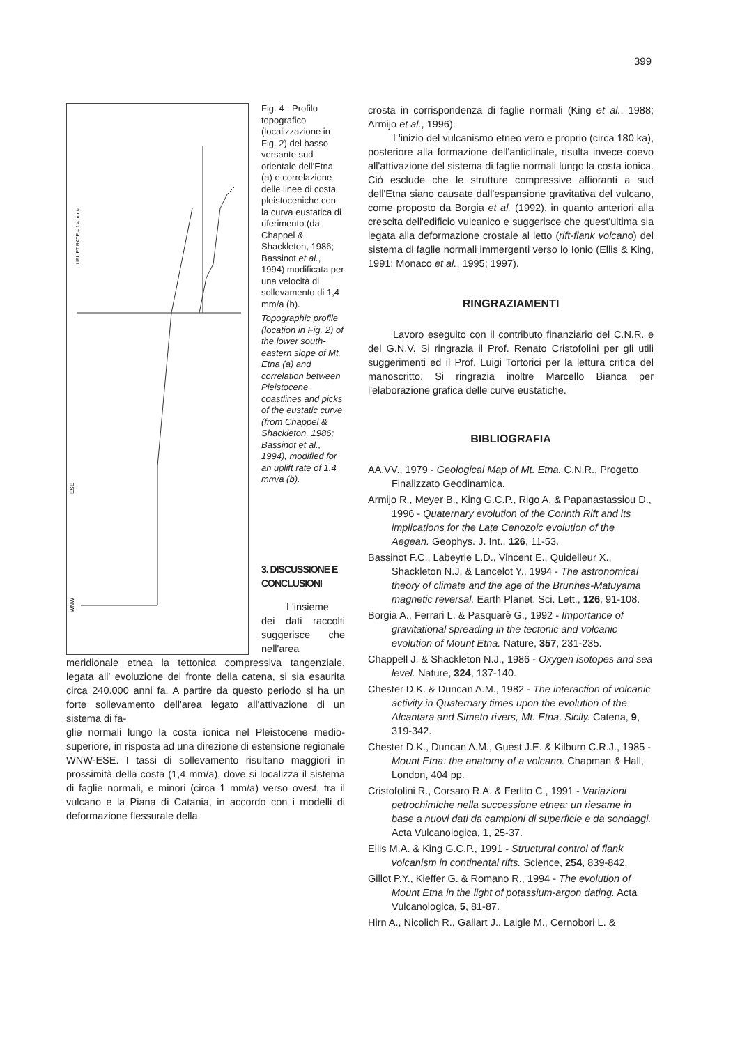399
ESE
WNW
UPLIFT RATE = 1.4 mm/a
Fig. 4 - Profilo topografico (localizzazione in Fig. 2) del basso versante sud-orientale dell'Etna (a) e correlazione delle linee di costa pleistoceniche con la curva eustatica di riferimento (da Chappel & Shackleton, 1986; Bassinot et al., 1994) modificata per una velocità di sollevamento di 1,4 mm/a (b).
Topographic profile (location in Fig. 2) of the lower south-eastern slope of Mt. Etna (a) and correlation between Pleistocene coastlines and picks of the eustatic curve (from Chappel & Shackleton, 1986; Bassinot et al., 1994), modified for an uplift rate of 1.4 mm/a (b).
3. DISCUSSIONE E CONCLUSIONI
L'insieme dei dati raccolti suggerisce che nell'area meridionale etnea la tettonica compressiva tangenziale, legata all' evoluzione del fronte della catena, si sia esaurita circa 240.000 anni fa. A partire da questo periodo si ha un forte sollevamento dell'area legato all'attivazione di un sistema di fa-
glie normali lungo la costa ionica nel Pleistocene medio-superiore, in risposta ad una direzione di estensione regionale WNW-ESE. I tassi di sollevamento risultano maggiori in prossimità della costa (1,4 mm/a), dove si localizza il sistema di faglie normali, e minori (circa 1 mm/a) verso ovest, tra il vulcano e la Piana di Catania, in accordo con i modelli di deformazione flessurale della
crosta in corrispondenza di faglie normali (King et al., 1988; Armijo et al., 1996).
L'inizio del vulcanismo etneo vero e proprio (circa 180 ka), posteriore alla formazione dell'anticlinale, risulta invece coevo all'attivazione del sistema di faglie normali lungo la costa ionica. Ciò esclude che le strutture compressive affioranti a sud dell'Etna siano causate dall'espansione gravitativa del vulcano, come proposto da Borgia et al. (1992), in quanto anteriori alla crescita dell'edificio vulcanico e suggerisce che quest'ultima sia legata alla deformazione crostale al letto (rift-flank volcano) del sistema di faglie normali immergenti verso lo Ionio (Ellis & King, 1991; Monaco et al., 1995; 1997).
RINGRAZIAMENTI
Lavoro eseguito con il contributo finanziario del C.N.R. e del G.N.V. Si ringrazia il Prof. Renato Cristofolini per gli utili suggerimenti ed il Prof. Luigi Tortorici per la lettura critica del manoscritto. Si ringrazia inoltre Marcello Bianca per l'elaborazione grafica delle curve eustatiche.
BIBLIOGRAFIA
AA.VV., 1979 - Geological Map of Mt. Etna. C.N.R., Progetto Finalizzato Geodinamica.
Armijo R., Meyer B., King G.C.P., Rigo A. & Papanastassiou D., 1996 - Quaternary evolution of the Corinth Rift and its implications for the Late Cenozoic evolution of the Aegean. Geophys. J. Int., 126, 11-53.
Bassinot F.C., Labeyrie L.D., Vincent E., Quidelleur X., Shackleton N.J. & Lancelot Y., 1994 - The astronomical theory of climate and the age of the Brunhes-Matuyama magnetic reversal. Earth Planet. Sci. Lett., 126, 91-108.
Borgia A., Ferrari L. & Pasquarè G., 1992 - Importance of gravitational spreading in the tectonic and volcanic evolution of Mount Etna. Nature, 357, 231-235.
Chappell J. & Shackleton N.J., 1986 - Oxygen isotopes and sea level. Nature, 324, 137-140.
Chester D.K. & Duncan A.M., 1982 - The interaction of volcanic activity in Quaternary times upon the evolution of the Alcantara and Simeto rivers, Mt. Etna, Sicily. Catena, 9, 319-342.
Chester D.K., Duncan A.M., Guest J.E. & Kilburn C.R.J., 1985 - Mount Etna: the anatomy of a volcano. Chapman & Hall, London, 404 pp.
Cristofolini R., Corsaro R.A. & Ferlito C., 1991 - Variazioni petrochimiche nella successione etnea: un riesame in base a nuovi dati da campioni di superficie e da sondaggi. Acta Vulcanologica, 1, 25-37.
Ellis M.A. & King G.C.P., 1991 - Structural control of flank volcanism in continental rifts. Science, 254, 839-842.
Gillot P.Y., Kieffer G. & Romano R., 1994 - The evolution of Mount Etna in the light of potassium-argon dating. Acta Vulcanologica, 5, 81-87.
Hirn A., Nicolich R., Gallart J., Laigle M., Cernobori L. &